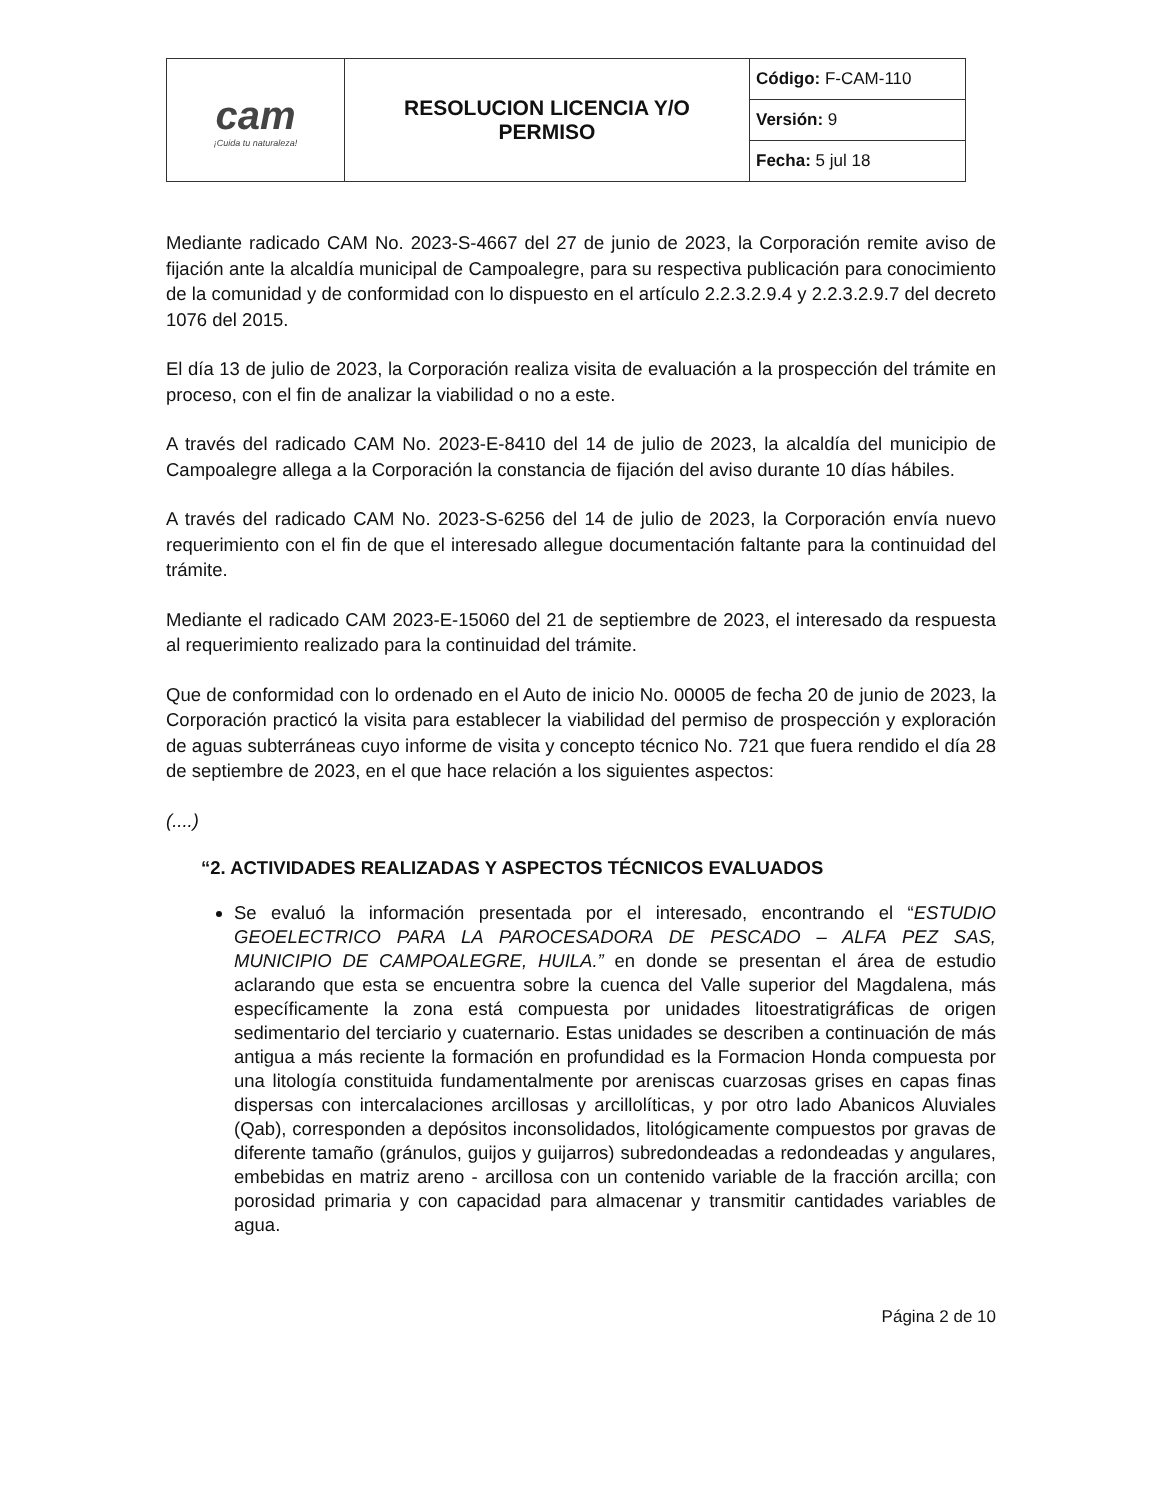| cam ¡Cuida tu naturaleza! | RESOLUCION LICENCIA Y/O PERMISO | Código: F-CAM-110 |
| | | Versión: 9 |
| | | Fecha: 5 jul 18 |
Mediante radicado CAM No. 2023-S-4667 del 27 de junio de 2023, la Corporación remite aviso de fijación ante la alcaldía municipal de Campoalegre, para su respectiva publicación para conocimiento de la comunidad y de conformidad con lo dispuesto en el artículo 2.2.3.2.9.4 y 2.2.3.2.9.7 del decreto 1076 del 2015.
El día 13 de julio de 2023, la Corporación realiza visita de evaluación a la prospección del trámite en proceso, con el fin de analizar la viabilidad o no a este.
A través del radicado CAM No. 2023-E-8410 del 14 de julio de 2023, la alcaldía del municipio de Campoalegre allega a la Corporación la constancia de fijación del aviso durante 10 días hábiles.
A través del radicado CAM No. 2023-S-6256 del 14 de julio de 2023, la Corporación envía nuevo requerimiento con el fin de que el interesado allegue documentación faltante para la continuidad del trámite.
Mediante el radicado CAM 2023-E-15060 del 21 de septiembre de 2023, el interesado da respuesta al requerimiento realizado para la continuidad del trámite.
Que de conformidad con lo ordenado en el Auto de inicio No. 00005 de fecha 20 de junio de 2023, la Corporación practicó la visita para establecer la viabilidad del permiso de prospección y exploración de aguas subterráneas cuyo informe de visita y concepto técnico No. 721 que fuera rendido el día 28 de septiembre de 2023, en el que hace relación a los siguientes aspectos:
(....)
“2. ACTIVIDADES REALIZADAS Y ASPECTOS TÉCNICOS EVALUADOS
Se evaluó la información presentada por el interesado, encontrando el “ESTUDIO GEOELECTRICO PARA LA PAROCESADORA DE PESCADO – ALFA PEZ SAS, MUNICIPIO DE CAMPOALEGRE, HUILA.” en donde se presentan el área de estudio aclarando que esta se encuentra sobre la cuenca del Valle superior del Magdalena, más específicamente la zona está compuesta por unidades litoestratigráficas de origen sedimentario del terciario y cuaternario. Estas unidades se describen a continuación de más antigua a más reciente la formación en profundidad es la Formacion Honda compuesta por una litología constituida fundamentalmente por areniscas cuarzosas grises en capas finas dispersas con intercalaciones arcillosas y arcillolíticas, y por otro lado Abanicos Aluviales (Qab), corresponden a depósitos inconsolidados, litológicamente compuestos por gravas de diferente tamaño (gránulos, guijos y guijarros) subredondeadas a redondeadas y angulares, embebidas en matriz areno - arcillosa con un contenido variable de la fracción arcilla; con porosidad primaria y con capacidad para almacenar y transmitir cantidades variables de agua.
Página 2 de 10